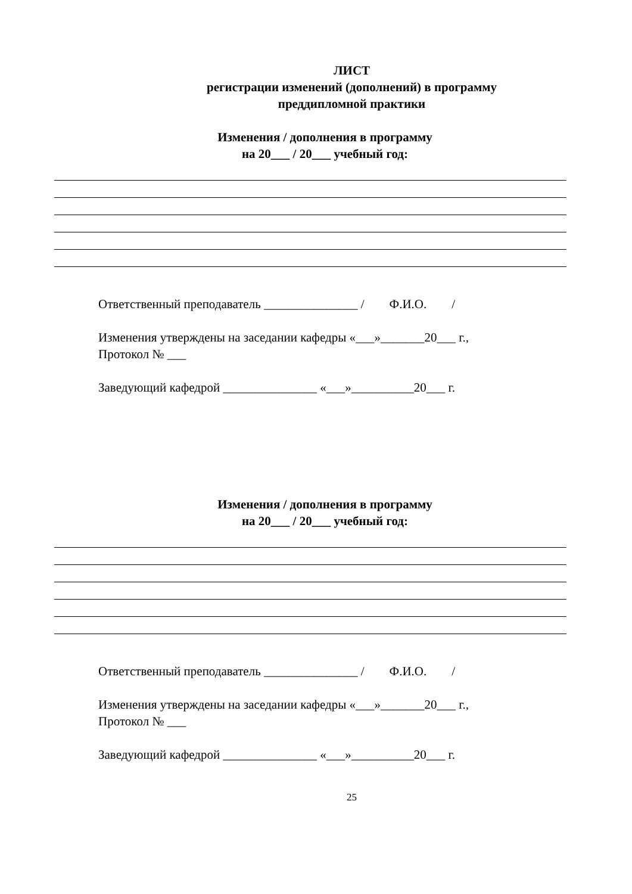ЛИСТ
регистрации изменений (дополнений) в программу
преддипломной практики
Изменения / дополнения в программу
на 20___ / 20___ учебный год:
Ответственный преподаватель _______________ / Ф.И.О. /
Изменения утверждены на заседании кафедры «___»_______20___ г.,
Протокол № ___
Заведующий кафедрой _______________ «___»__________20___ г.
Изменения / дополнения в программу
на 20___ / 20___ учебный год:
Ответственный преподаватель _______________ / Ф.И.О. /
Изменения утверждены на заседании кафедры «___»_______20___ г.,
Протокол № ___
Заведующий кафедрой _______________ «___»__________20___ г.
25